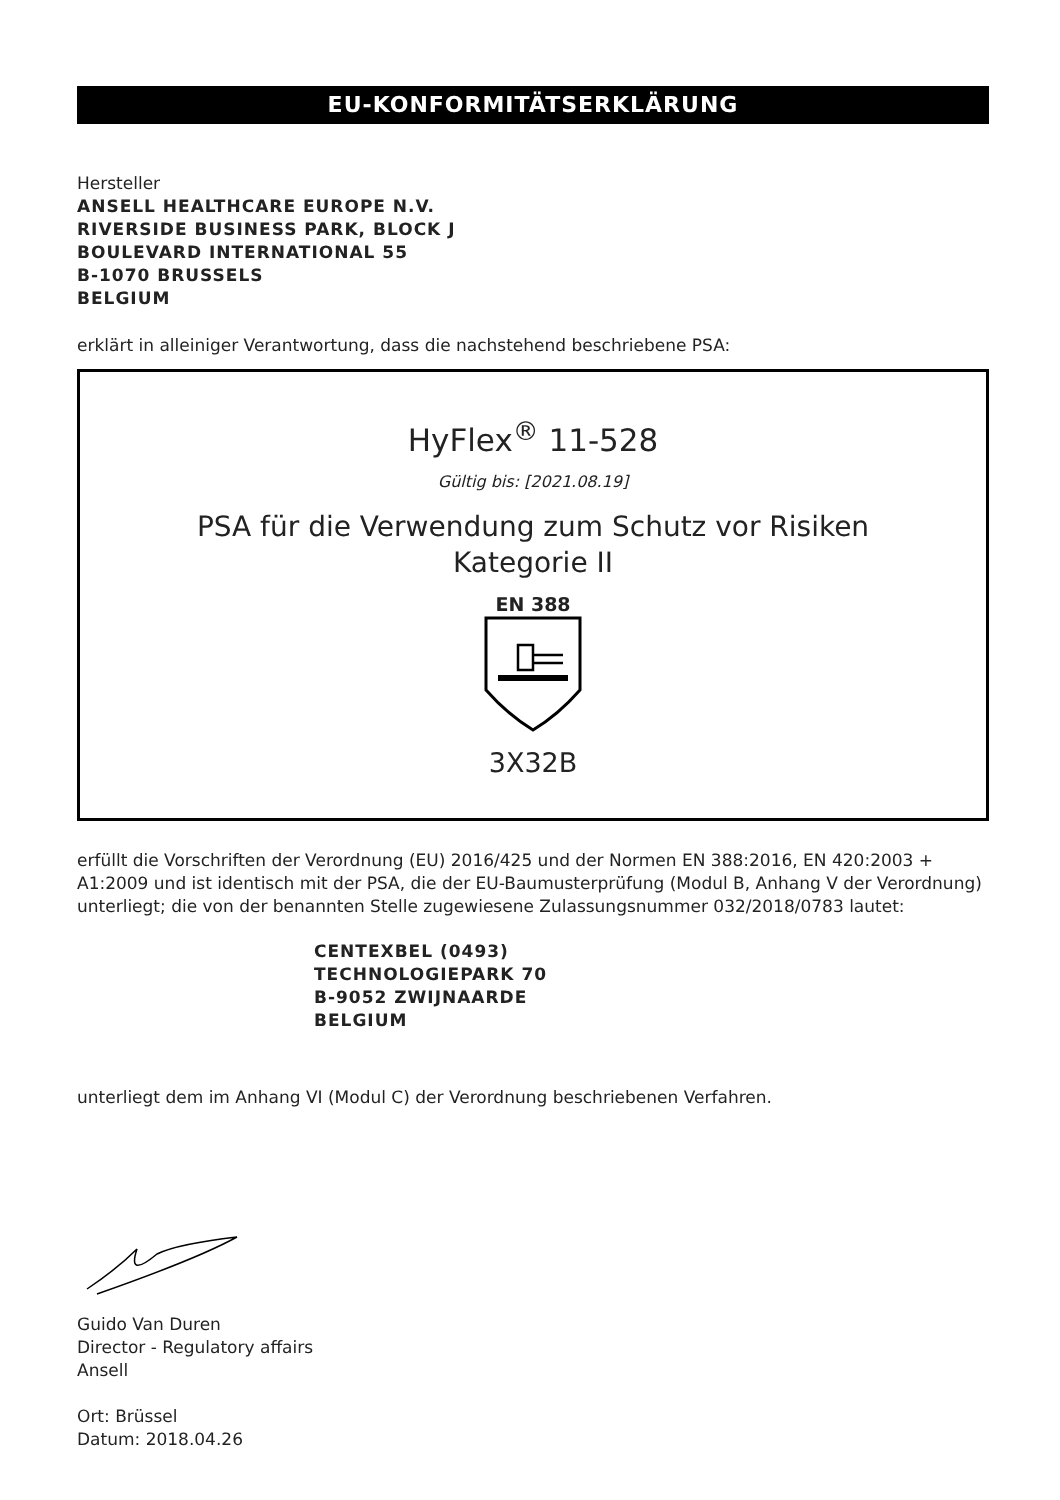EU-KONFORMITÄTSERKLÄRUNG
Hersteller
ANSELL HEALTHCARE EUROPE N.V.
RIVERSIDE BUSINESS PARK, BLOCK J
BOULEVARD INTERNATIONAL 55
B-1070 BRUSSELS
BELGIUM
erklärt in alleiniger Verantwortung, dass die nachstehend beschriebene PSA:
HyFlex<sup>®</sup> 11-528
Gültig bis: [2021.08.19]
PSA für die Verwendung zum Schutz vor Risiken
Kategorie II
EN 388
3X32B
erfüllt die Vorschriften der Verordnung (EU) 2016/425 und der Normen EN 388:2016, EN 420:2003 + A1:2009 und ist identisch mit der PSA, die der EU-Baumusterprüfung (Modul B, Anhang V der Verordnung) unterliegt; die von der benannten Stelle zugewiesene Zulassungsnummer 032/2018/0783 lautet:
CENTEXBEL (0493)
TECHNOLOGIEPARK 70
B-9052 ZWIJNAARDE
BELGIUM
unterliegt dem im Anhang VI (Modul C) der Verordnung beschriebenen Verfahren.
Guido Van Duren
Director - Regulatory affairs
Ansell
Ort: Brüssel
Datum: 2018.04.26